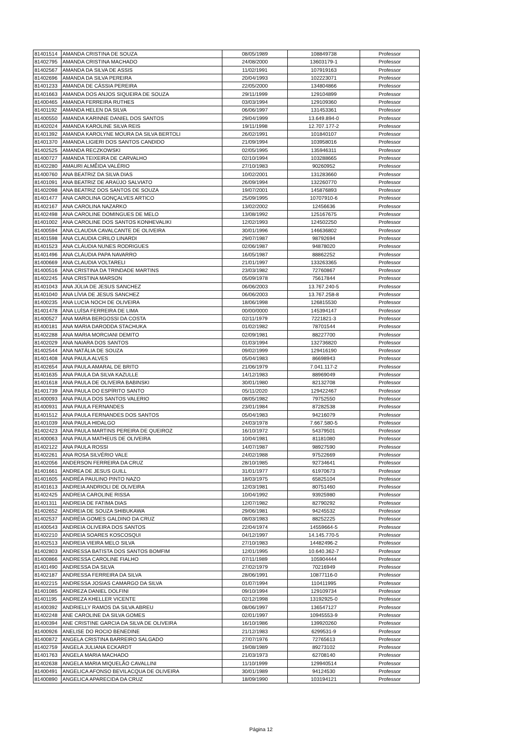| 81401514 | AMANDA CRISTINA DE SOUZA | 08/05/1989 | 108849738 | Professor |
| 81402795 | AMANDA CRISTINA MACHADO | 24/08/2000 | 13603179-1 | Professor |
| 81402567 | AMANDA DA SILVA DE ASSIS | 11/02/1991 | 107919163 | Professor |
| 81402696 | AMANDA DA SILVA PEREIRA | 20/04/1993 | 102223071 | Professor |
| 81401233 | AMANDA DE CÁSSIA PEREIRA | 22/05/2000 | 134804866 | Professor |
| 81401663 | AMANDA DOS ANJOS SIQUEIRA DE SOUZA | 29/11/1999 | 129104899 | Professor |
| 81400465 | AMANDA FERREIRA RUTHES | 03/03/1994 | 129109360 | Professor |
| 81401192 | AMANDA HELEN DA SILVA | 06/06/1997 | 131453361 | Professor |
| 81400550 | AMANDA KARINNE DANIEL DOS SANTOS | 29/04/1999 | 13.649.894-0 | Professor |
| 81402024 | AMANDA KAROLINE SILVA REIS | 19/11/1998 | 12.707.177-2 | Professor |
| 81401392 | AMANDA KAROLYNE MOURA DA SILVA BERTOLI | 26/02/1991 | 101840107 | Professor |
| 81401370 | AMANDA LIGIERI DOS SANTOS CANDIDO | 21/09/1994 | 103958016 | Professor |
| 81402525 | AMANDA RECZKOWSKI | 02/05/1995 | 135946311 | Professor |
| 81400727 | AMANDA TEIXEIRA DE CARVALHO | 02/10/1994 | 103288665 | Professor |
| 81402280 | AMAURI ALMÊIDA VALÉRIO | 27/10/1983 | 90260952 | Professor |
| 81400760 | ANA BEATRIZ DA SILVA DIAS | 10/02/2001 | 131283660 | Professor |
| 81401091 | ANA BEATRIZ DE ARAÚJO SALVIATO | 26/09/1994 | 132260770 | Professor |
| 81402098 | ANA BEATRIZ DOS SANTOS DE SOUZA | 19/07/2001 | 145876893 | Professor |
| 81401477 | ANA CAROLINA GONÇALVES ARTICO | 25/09/1995 | 10707910-6 | Professor |
| 81402167 | ANA CAROLINA NAZARKO | 13/02/2002 | 12456636 | Professor |
| 81402498 | ANA CAROLINE DOMINGUES DE MELO | 13/08/1992 | 125167675 | Professor |
| 81401002 | ANA CAROLINE DOS SANTOS KONHEVALIKI | 12/02/1993 | 124502250 | Professor |
| 81400594 | ANA CLAUDIA CAVALCANTE DE OLIVEIRA | 30/01/1996 | 146636802 | Professor |
| 81401598 | ANA CLAUDIA CIRILO LINARDI | 29/07/1987 | 98792694 | Professor |
| 81401523 | ANA CLÁUDIA NUNES RODRIGUES | 02/06/1987 | 94878020 | Professor |
| 81401496 | ANA CLÁUDIA PAPA NAVARRO | 16/05/1987 | 88862252 | Professor |
| 81400669 | ANA CLAUDIA VOLTARELI | 21/01/1997 | 133263365 | Professor |
| 81400516 | ANA CRISTINA DA TRINDADE MARTINS | 23/03/1982 | 72760867 | Professor |
| 81402245 | ANA CRISTINA MARSON | 05/09/1978 | 75617844 | Professor |
| 81401043 | ANA JÚLIA DE JESUS SANCHEZ | 06/06/2003 | 13.767.240-5 | Professor |
| 81401040 | ANA LÍVIA DE JESUS SANCHEZ | 06/06/2003 | 13.767.258-8 | Professor |
| 81400235 | ANA LUCIA NOCH DE OLIVEIRA | 18/06/1998 | 126815530 | Professor |
| 81401478 | ANA LUÍSA FERREIRA DE LIMA | 00/00/0000 | 145394147 | Professor |
| 81400527 | ANA MARIA BERGOSSI DA COSTA | 02/11/1979 | 7221821-3 | Professor |
| 81400181 | ANA MARIA DARODDA STACHUKA | 01/02/1982 | 78701544 | Professor |
| 81402288 | ANA MARIA MORCIANI DEMITO | 02/09/1981 | 88227700 | Professor |
| 81402029 | ANA NAIARA DOS SANTOS | 01/03/1994 | 132736820 | Professor |
| 81402544 | ANA NATÁLIA DE SOUZA | 09/02/1999 | 129416190 | Professor |
| 81401408 | ANA PAULA ALVES | 05/04/1983 | 86698943 | Professor |
| 81402654 | ANA PAULA AMARAL DE BRITO | 21/06/1979 | 7.041.117-2 | Professor |
| 81401635 | ANA PAULA DA SILVA KAZULLE | 14/12/1983 | 88969049 | Professor |
| 81401618 | ANA PAULA DE OLIVEIRA BABINSKI | 30/01/1980 | 82132708 | Professor |
| 81401739 | ANA PAULA DO ESPÍRITO SANTO | 05/11/2020 | 129422467 | Professor |
| 81400093 | ANA PAULA DOS SANTOS VALERIO | 08/05/1982 | 79752550 | Professor |
| 81400931 | ANA PAULA FERNANDES | 23/01/1984 | 87282538 | Professor |
| 81401512 | ANA PAULA FERNANDES DOS SANTOS | 05/04/1983 | 94216079 | Professor |
| 81401039 | ANA PAULA HIDALGO | 24/03/1978 | 7.667.580-5 | Professor |
| 81402423 | ANA PAULA MARTINS PEREIRA DE QUEIROZ | 16/10/1972 | 54379501 | Professor |
| 81400063 | ANA PAULA MATHEUS DE OLIVEIRA | 10/04/1981 | 81181080 | Professor |
| 81402122 | ANA PAULA ROSSI | 14/07/1987 | 98927590 | Professor |
| 81402261 | ANA ROSA SILVÉRIO VALE | 24/02/1988 | 97522669 | Professor |
| 81402056 | ANDERSON FERREIRA DA CRUZ | 28/10/1985 | 92734641 | Professor |
| 81401661 | ANDREA DE JESUS GUILL | 31/01/1977 | 61970673 | Professor |
| 81401605 | ANDRÉA PAULINO PINTO NAZO | 18/03/1975 | 65825104 | Professor |
| 81401613 | ANDREIA ANDRIOLI DE OLIVEIRA | 12/03/1981 | 80751460 | Professor |
| 81402425 | ANDREIA CAROLINE RISSA | 10/04/1992 | 93925980 | Professor |
| 81401311 | ANDREIA DE FATIMA DIAS | 12/07/1982 | 82790292 | Professor |
| 81402652 | ANDREIA DE SOUZA SHIBUKAWA | 29/06/1981 | 94245532 | Professor |
| 81402537 | ANDRÉIA GOMES GALDINO DA CRUZ | 08/03/1983 | 88252225 | Professor |
| 81400543 | ANDREIA OLIVEIRA DOS SANTOS | 22/04/1974 | 14559664-5 | Professor |
| 81402210 | ANDREIA SOARES KOSCOSQUI | 04/12/1997 | 14.145.770-5 | Professor |
| 81402513 | ANDREIA VIEIRA MELO SILVA | 27/10/1983 | 14482496-2 | Professor |
| 81402803 | ANDRESSA BATISTA DOS SANTOS BOMFIM | 12/01/1995 | 10.640.362-7 | Professor |
| 81400866 | ANDRESSA CAROLINE FIALHO | 07/11/1989 | 105904444 | Professor |
| 81401490 | ANDRESSA DA SILVA | 27/02/1979 | 70216949 | Professor |
| 81402187 | ANDRESSA FERREIRA DA SILVA | 28/06/1991 | 10877116-0 | Professor |
| 81402215 | ANDRESSA JOSIAS CAMARGO DA SILVA | 01/07/1994 | 110411995 | Professor |
| 81401085 | ANDREZA DANIEL DOLFINI | 09/10/1994 | 129109734 | Professor |
| 81401195 | ANDREZA KHELLER VICENTE | 02/12/1998 | 13192925-0 | Professor |
| 81400392 | ANDRIELLY RAMOS DA SILVA ABREU | 08/06/1997 | 136547127 | Professor |
| 81402248 | ANE CAROLINE DA SILVA GOMES | 02/01/1997 | 10945553-9 | Professor |
| 81400394 | ANE CRISTINE GARCIA DA SILVA DE OLIVEIRA | 16/10/1986 | 139920260 | Professor |
| 81400926 | ANELISE DO ROCIO BENEDINE | 21/12/1983 | 6299531-9 | Professor |
| 81400872 | ANGELA CRISTINA BARREIRO SALGADO | 27/07/1976 | 72765613 | Professor |
| 81402759 | ANGELA JULIANA ECKARDT | 19/08/1989 | 89273102 | Professor |
| 81401763 | ANGELA MARIA MACHADO | 21/03/1973 | 62708140 | Professor |
| 81402638 | ANGELA MARIA MIQUELÃO CAVALLINI | 11/10/1999 | 129940514 | Professor |
| 81400491 | ANGELICA AFONSO BEVILACQUA DE OLIVEIRA | 30/01/1989 | 94124530 | Professor |
| 81400890 | ANGELICA APARECIDA DA CRUZ | 18/09/1990 | 103194121 | Professor |
Página 12